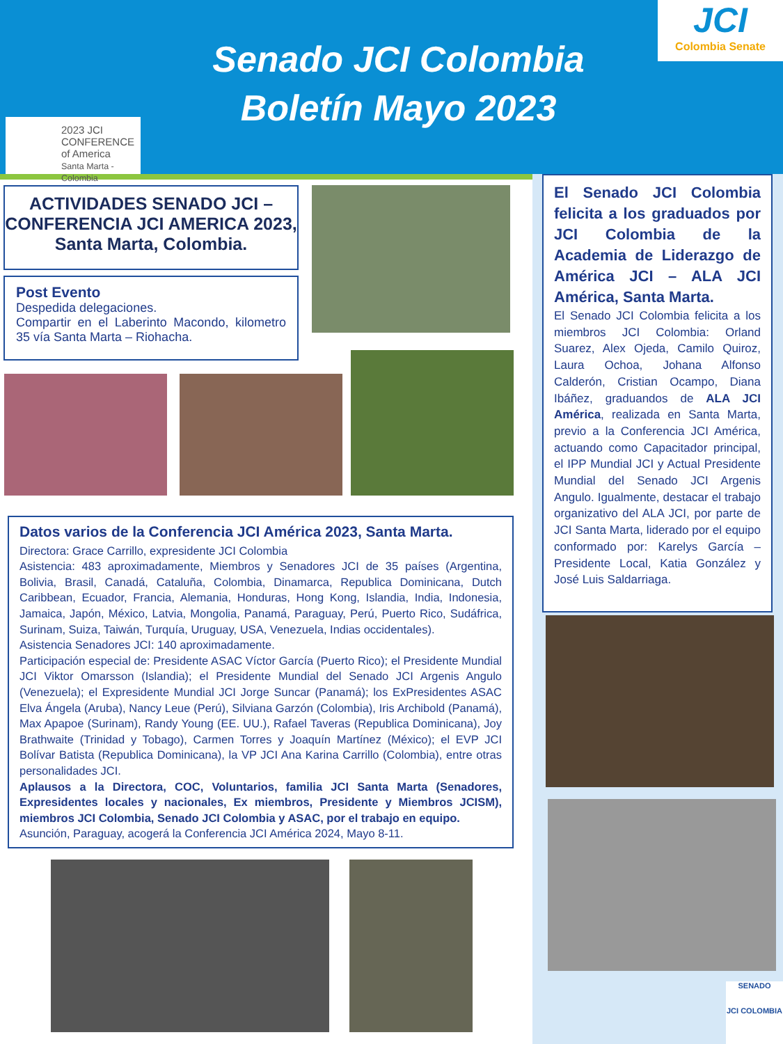Senado JCI Colombia
Boletín Mayo 2023
JCI
Colombia Senate
2023 JCI CONFERENCE of America
Santa Marta - Colombia
ACTIVIDADES SENADO JCI – CONFERENCIA JCI AMERICA 2023, Santa Marta, Colombia.
Post Evento
Despedida delegaciones.
Compartir en el Laberinto Macondo, kilometro 35 vía Santa Marta – Riohacha.
Datos varios de la Conferencia JCI América 2023, Santa Marta.
Directora: Grace Carrillo, expresidente JCI Colombia
Asistencia: 483 aproximadamente, Miembros y Senadores JCI de 35 países (Argentina, Bolivia, Brasil, Canadá, Cataluña, Colombia, Dinamarca, Republica Dominicana, Dutch Caribbean, Ecuador, Francia, Alemania, Honduras, Hong Kong, Islandia, India, Indonesia, Jamaica, Japón, México, Latvia, Mongolia, Panamá, Paraguay, Perú, Puerto Rico, Sudáfrica, Surinam, Suiza, Taiwán, Turquía, Uruguay, USA, Venezuela, Indias occidentales).
Asistencia Senadores JCI: 140 aproximadamente.
Participación especial de: Presidente ASAC Víctor García (Puerto Rico); el Presidente Mundial JCI Viktor Omarsson (Islandia); el Presidente Mundial del Senado JCI Argenis Angulo (Venezuela); el Expresidente Mundial JCI Jorge Suncar (Panamá); los ExPresidentes ASAC Elva Ángela (Aruba), Nancy Leue (Perú), Silviana Garzón (Colombia), Iris Archibold (Panamá), Max Apapoe (Surinam), Randy Young (EE. UU.), Rafael Taveras (Republica Dominicana), Joy Brathwaite (Trinidad y Tobago), Carmen Torres y Joaquín Martínez (México); el EVP JCI Bolívar Batista (Republica Dominicana), la VP JCI Ana Karina Carrillo (Colombia), entre otras personalidades JCI.
Aplausos a la Directora, COC, Voluntarios, familia JCI Santa Marta (Senadores, Expresidentes locales y nacionales, Ex miembros, Presidente y Miembros JCISM), miembros JCI Colombia, Senado JCI Colombia y ASAC, por el trabajo en equipo.
Asunción, Paraguay, acogerá la Conferencia JCI América 2024, Mayo 8-11.
El Senado JCI Colombia felicita a los graduados por JCI Colombia de la Academia de Liderazgo de América JCI – ALA JCI América, Santa Marta.
El Senado JCI Colombia felicita a los miembros JCI Colombia: Orland Suarez, Alex Ojeda, Camilo Quiroz, Laura Ochoa, Johana Alfonso Calderón, Cristian Ocampo, Diana Ibáñez, graduandos de ALA JCI América, realizada en Santa Marta, previo a la Conferencia JCI América, actuando como Capacitador principal, el IPP Mundial JCI y Actual Presidente Mundial del Senado JCI Argenis Angulo. Igualmente, destacar el trabajo organizativo del ALA JCI, por parte de JCI Santa Marta, liderado por el equipo conformado por: Karelys García – Presidente Local, Katia González y José Luis Saldarriaga.
SENADO
JCI COLOMBIA